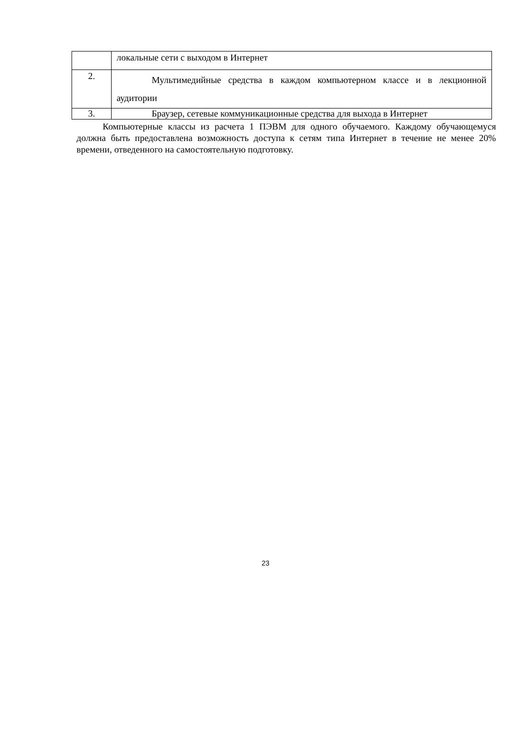| | локальные сети с выходом в Интернет |
| 2. | Мультимедийные средства в каждом компьютерном классе и в лекционной аудитории |
| 3. | Браузер, сетевые коммуникационные средства для выхода в Интернет |
Компьютерные классы из расчета 1 ПЭВМ для одного обучаемого. Каждому обучающемуся должна быть предоставлена возможность доступа к сетям типа Интернет в течение не менее 20% времени, отведенного на самостоятельную подготовку.
23